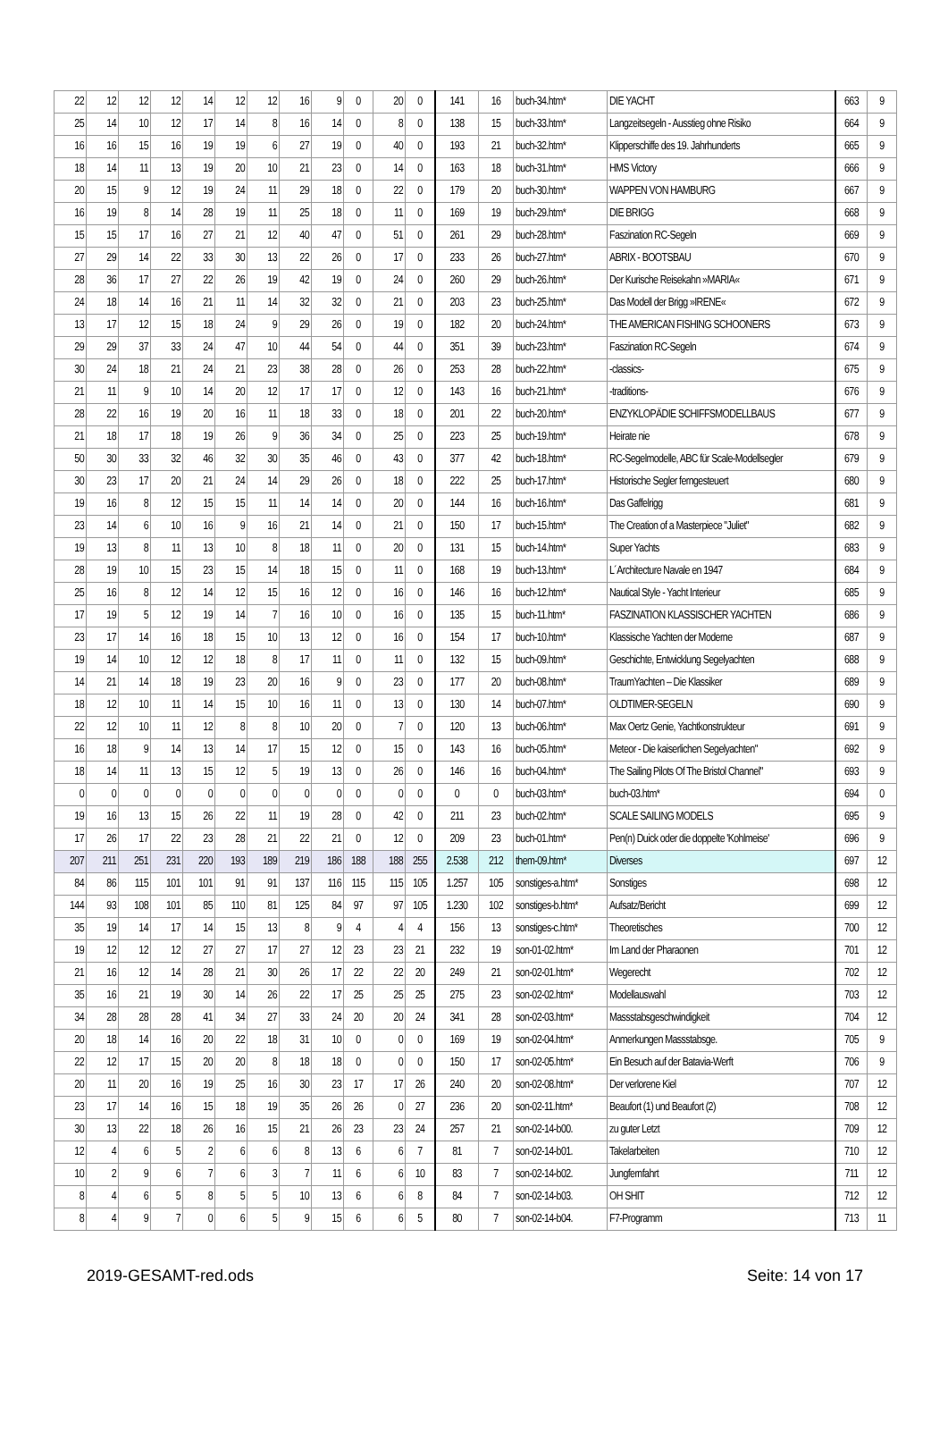| 22 | 12 | 12 | 12 | 14 | 12 | 12 | 16 | 9 | 0 | 20 | 0 | 141 | 16 | buch-34.htm* | DIE YACHT | 663 | 9 |
| 25 | 14 | 10 | 12 | 17 | 14 | 8 | 16 | 14 | 0 | 8 | 0 | 138 | 15 | buch-33.htm* | Langzeitsegeln - Ausstieg ohne Risiko | 664 | 9 |
| 16 | 16 | 15 | 16 | 19 | 19 | 6 | 27 | 19 | 0 | 40 | 0 | 193 | 21 | buch-32.htm* | Klipperschiffe des 19. Jahrhunderts | 665 | 9 |
| 18 | 14 | 11 | 13 | 19 | 20 | 10 | 21 | 23 | 0 | 14 | 0 | 163 | 18 | buch-31.htm* | HMS Victory | 666 | 9 |
| 20 | 15 | 9 | 12 | 19 | 24 | 11 | 29 | 18 | 0 | 22 | 0 | 179 | 20 | buch-30.htm* | WAPPEN VON HAMBURG | 667 | 9 |
| 16 | 19 | 8 | 14 | 28 | 19 | 11 | 25 | 18 | 0 | 11 | 0 | 169 | 19 | buch-29.htm* | DIE BRIGG | 668 | 9 |
| 15 | 15 | 17 | 16 | 27 | 21 | 12 | 40 | 47 | 0 | 51 | 0 | 261 | 29 | buch-28.htm* | Faszination RC-Segeln | 669 | 9 |
| 27 | 29 | 14 | 22 | 33 | 30 | 13 | 22 | 26 | 0 | 17 | 0 | 233 | 26 | buch-27.htm* | ABRIX - BOOTSBAU | 670 | 9 |
| 28 | 36 | 17 | 27 | 22 | 26 | 19 | 42 | 19 | 0 | 24 | 0 | 260 | 29 | buch-26.htm* | Der Kurische Reisekahn »MARIA« | 671 | 9 |
| 24 | 18 | 14 | 16 | 21 | 11 | 14 | 32 | 32 | 0 | 21 | 0 | 203 | 23 | buch-25.htm* | Das Modell der Brigg »IRENE« | 672 | 9 |
| 13 | 17 | 12 | 15 | 18 | 24 | 9 | 29 | 26 | 0 | 19 | 0 | 182 | 20 | buch-24.htm* | THE AMERICAN FISHING SCHOONERS | 673 | 9 |
| 29 | 29 | 37 | 33 | 24 | 47 | 10 | 44 | 54 | 0 | 44 | 0 | 351 | 39 | buch-23.htm* | Faszination RC-Segeln | 674 | 9 |
| 30 | 24 | 18 | 21 | 24 | 21 | 23 | 38 | 28 | 0 | 26 | 0 | 253 | 28 | buch-22.htm* | -classics- | 675 | 9 |
| 21 | 11 | 9 | 10 | 14 | 20 | 12 | 17 | 17 | 0 | 12 | 0 | 143 | 16 | buch-21.htm* | -traditions- | 676 | 9 |
| 28 | 22 | 16 | 19 | 20 | 16 | 11 | 18 | 33 | 0 | 18 | 0 | 201 | 22 | buch-20.htm* | ENZYKLOPÄDIE SCHIFFSMODELLBAUS | 677 | 9 |
| 21 | 18 | 17 | 18 | 19 | 26 | 9 | 36 | 34 | 0 | 25 | 0 | 223 | 25 | buch-19.htm* | Heirate nie | 678 | 9 |
| 50 | 30 | 33 | 32 | 46 | 32 | 30 | 35 | 46 | 0 | 43 | 0 | 377 | 42 | buch-18.htm* | RC-Segelmodelle, ABC für Scale-Modellsegler | 679 | 9 |
| 30 | 23 | 17 | 20 | 21 | 24 | 14 | 29 | 26 | 0 | 18 | 0 | 222 | 25 | buch-17.htm* | Historische Segler ferngesteuert | 680 | 9 |
| 19 | 16 | 8 | 12 | 15 | 15 | 11 | 14 | 14 | 0 | 20 | 0 | 144 | 16 | buch-16.htm* | Das Gaffelrigg | 681 | 9 |
| 23 | 14 | 6 | 10 | 16 | 9 | 16 | 21 | 14 | 0 | 21 | 0 | 150 | 17 | buch-15.htm* | The Creation of a Masterpiece "Juliet" | 682 | 9 |
| 19 | 13 | 8 | 11 | 13 | 10 | 8 | 18 | 11 | 0 | 20 | 0 | 131 | 15 | buch-14.htm* | Super Yachts | 683 | 9 |
| 28 | 19 | 10 | 15 | 23 | 15 | 14 | 18 | 15 | 0 | 11 | 0 | 168 | 19 | buch-13.htm* | L´Architecture Navale en 1947 | 684 | 9 |
| 25 | 16 | 8 | 12 | 14 | 12 | 15 | 16 | 12 | 0 | 16 | 0 | 146 | 16 | buch-12.htm* | Nautical Style - Yacht Interieur | 685 | 9 |
| 17 | 19 | 5 | 12 | 19 | 14 | 7 | 16 | 10 | 0 | 16 | 0 | 135 | 15 | buch-11.htm* | FASZINATION KLASSISCHER YACHTEN | 686 | 9 |
| 23 | 17 | 14 | 16 | 18 | 15 | 10 | 13 | 12 | 0 | 16 | 0 | 154 | 17 | buch-10.htm* | Klassische Yachten der Moderne | 687 | 9 |
| 19 | 14 | 10 | 12 | 12 | 18 | 8 | 17 | 11 | 0 | 11 | 0 | 132 | 15 | buch-09.htm* | Geschichte, Entwicklung Segelyachten | 688 | 9 |
| 14 | 21 | 14 | 18 | 19 | 23 | 20 | 16 | 9 | 0 | 23 | 0 | 177 | 20 | buch-08.htm* | TraumYachten – Die Klassiker | 689 | 9 |
| 18 | 12 | 10 | 11 | 14 | 15 | 10 | 16 | 11 | 0 | 13 | 0 | 130 | 14 | buch-07.htm* | OLDTIMER-SEGELN | 690 | 9 |
| 22 | 12 | 10 | 11 | 12 | 8 | 8 | 10 | 20 | 0 | 7 | 0 | 120 | 13 | buch-06.htm* | Max Oertz Genie, Yachtkonstrukteur | 691 | 9 |
| 16 | 18 | 9 | 14 | 13 | 14 | 17 | 15 | 12 | 0 | 15 | 0 | 143 | 16 | buch-05.htm* | Meteor - Die kaiserlichen Segelyachten" | 692 | 9 |
| 18 | 14 | 11 | 13 | 15 | 12 | 5 | 19 | 13 | 0 | 26 | 0 | 146 | 16 | buch-04.htm* | The Sailing Pilots Of The Bristol Channel" | 693 | 9 |
| 0 | 0 | 0 | 0 | 0 | 0 | 0 | 0 | 0 | 0 | 0 | 0 | 0 | 0 | buch-03.htm* | buch-03.htm* | 694 | 0 |
| 19 | 16 | 13 | 15 | 26 | 22 | 11 | 19 | 28 | 0 | 42 | 0 | 211 | 23 | buch-02.htm* | SCALE SAILING MODELS | 695 | 9 |
| 17 | 26 | 17 | 22 | 23 | 28 | 21 | 22 | 21 | 0 | 12 | 0 | 209 | 23 | buch-01.htm* | Pen(n) Duick oder die doppelte 'Kohlmeise' | 696 | 9 |
| 207 | 211 | 251 | 231 | 220 | 193 | 189 | 219 | 186 | 188 | 188 | 255 | 2.538 | 212 | them-09.htm* | Diverses | 697 | 12 |
| 84 | 86 | 115 | 101 | 101 | 91 | 91 | 137 | 116 | 115 | 115 | 105 | 1.257 | 105 | sonstiges-a.htm* | Sonstiges | 698 | 12 |
| 144 | 93 | 108 | 101 | 85 | 110 | 81 | 125 | 84 | 97 | 97 | 105 | 1.230 | 102 | sonstiges-b.htm* | Aufsatz/Bericht | 699 | 12 |
| 35 | 19 | 14 | 17 | 14 | 15 | 13 | 8 | 9 | 4 | 4 | 4 | 156 | 13 | sonstiges-c.htm* | Theoretisches | 700 | 12 |
| 19 | 12 | 12 | 12 | 27 | 27 | 17 | 27 | 12 | 23 | 23 | 21 | 232 | 19 | son-01-02.htm* | Im Land der Pharaonen | 701 | 12 |
| 21 | 16 | 12 | 14 | 28 | 21 | 30 | 26 | 17 | 22 | 22 | 20 | 249 | 21 | son-02-01.htm* | Wegerecht | 702 | 12 |
| 35 | 16 | 21 | 19 | 30 | 14 | 26 | 22 | 17 | 25 | 25 | 25 | 275 | 23 | son-02-02.htm* | Modellauswahl | 703 | 12 |
| 34 | 28 | 28 | 28 | 41 | 34 | 27 | 33 | 24 | 20 | 20 | 24 | 341 | 28 | son-02-03.htm* | Massstabsgeschwindigkeit | 704 | 12 |
| 20 | 18 | 14 | 16 | 20 | 22 | 18 | 31 | 10 | 0 | 0 | 0 | 169 | 19 | son-02-04.htm* | Anmerkungen Massstabsge. | 705 | 9 |
| 22 | 12 | 17 | 15 | 20 | 20 | 8 | 18 | 18 | 0 | 0 | 0 | 150 | 17 | son-02-05.htm* | Ein Besuch auf der Batavia-Werft | 706 | 9 |
| 20 | 11 | 20 | 16 | 19 | 25 | 16 | 30 | 23 | 17 | 17 | 26 | 240 | 20 | son-02-08.htm* | Der verlorene Kiel | 707 | 12 |
| 23 | 17 | 14 | 16 | 15 | 18 | 19 | 35 | 26 | 26 | 0 | 27 | 236 | 20 | son-02-11.htm* | Beaufort (1) und Beaufort (2) | 708 | 12 |
| 30 | 13 | 22 | 18 | 26 | 16 | 15 | 21 | 26 | 23 | 23 | 24 | 257 | 21 | son-02-14-b00. | zu guter Letzt | 709 | 12 |
| 12 | 4 | 6 | 5 | 2 | 6 | 6 | 8 | 13 | 6 | 6 | 7 | 81 | 7 | son-02-14-b01. | Takelarbeiten | 710 | 12 |
| 10 | 2 | 9 | 6 | 7 | 6 | 3 | 7 | 11 | 6 | 6 | 10 | 83 | 7 | son-02-14-b02. | Jungfernfahrt | 711 | 12 |
| 8 | 4 | 6 | 5 | 8 | 5 | 5 | 10 | 13 | 6 | 6 | 8 | 84 | 7 | son-02-14-b03. | OH SHIT | 712 | 12 |
| 8 | 4 | 9 | 7 | 0 | 6 | 5 | 9 | 15 | 6 | 6 | 5 | 80 | 7 | son-02-14-b04. | F7-Programm | 713 | 11 |
2019-GESAMT-red.ods Seite: 14 von 17